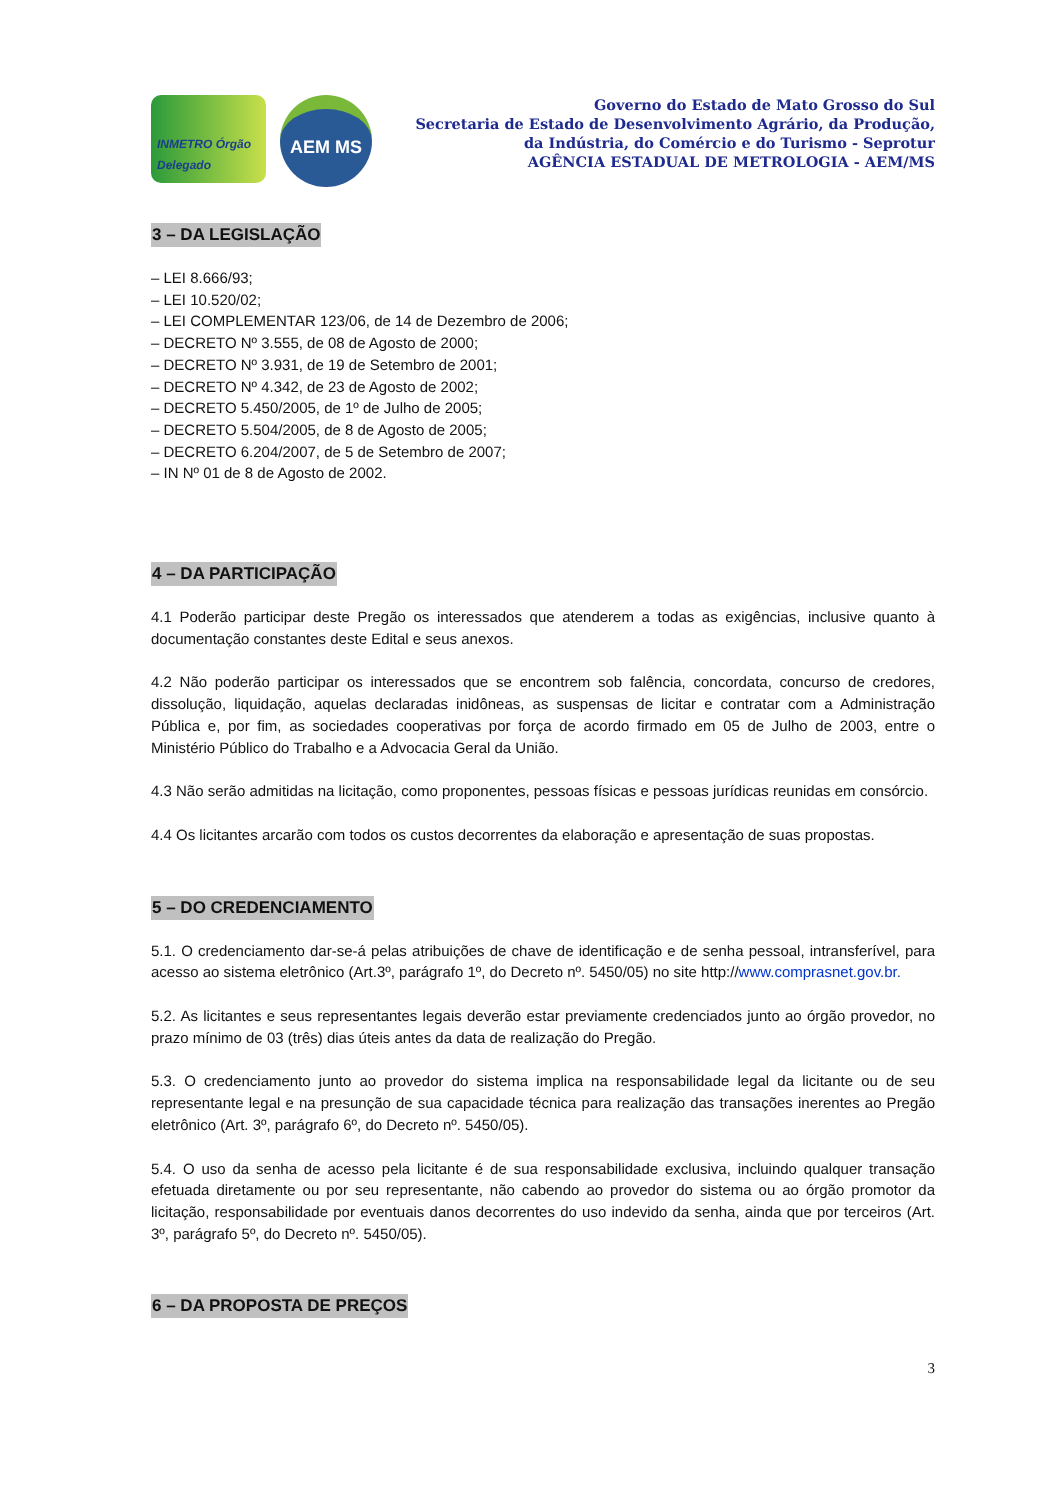INMETRO Órgão Delegado
AEM MS
Governo do Estado de Mato Grosso do Sul
Secretaria de Estado de Desenvolvimento Agrário, da Produção,
da Indústria, do Comércio e do Turismo - Seprotur
AGÊNCIA ESTADUAL DE METROLOGIA - AEM/MS
3 – DA LEGISLAÇÃO
– LEI 8.666/93;
– LEI 10.520/02;
– LEI COMPLEMENTAR 123/06, de 14 de Dezembro de 2006;
– DECRETO Nº 3.555, de 08 de Agosto de 2000;
– DECRETO Nº 3.931, de 19 de Setembro de 2001;
– DECRETO Nº 4.342, de 23 de Agosto de 2002;
– DECRETO 5.450/2005, de 1º de Julho de 2005;
– DECRETO 5.504/2005, de 8 de Agosto de 2005;
– DECRETO 6.204/2007, de 5 de Setembro de 2007;
– IN Nº 01 de 8 de Agosto de 2002.
4 – DA PARTICIPAÇÃO
4.1 Poderão participar deste Pregão os interessados que atenderem a todas as exigências, inclusive quanto à documentação constantes deste Edital e seus anexos.
4.2 Não poderão participar os interessados que se encontrem sob falência, concordata, concurso de credores, dissolução, liquidação, aquelas declaradas inidôneas, as suspensas de licitar e contratar com a Administração Pública e, por fim, as sociedades cooperativas por força de acordo firmado em 05 de Julho de 2003, entre o Ministério Público do Trabalho e a Advocacia Geral da União.
4.3 Não serão admitidas na licitação, como proponentes, pessoas físicas e pessoas jurídicas reunidas em consórcio.
4.4 Os licitantes arcarão com todos os custos decorrentes da elaboração e apresentação de suas propostas.
5 – DO CREDENCIAMENTO
5.1. O credenciamento dar-se-á pelas atribuições de chave de identificação e de senha pessoal, intransferível, para acesso ao sistema eletrônico (Art.3º, parágrafo 1º, do Decreto nº. 5450/05) no site http://www.comprasnet.gov.br.
5.2. As licitantes e seus representantes legais deverão estar previamente credenciados junto ao órgão provedor, no prazo mínimo de 03 (três) dias úteis antes da data de realização do Pregão.
5.3. O credenciamento junto ao provedor do sistema implica na responsabilidade legal da licitante ou de seu representante legal e na presunção de sua capacidade técnica para realização das transações inerentes ao Pregão eletrônico (Art. 3º, parágrafo 6º, do Decreto nº. 5450/05).
5.4. O uso da senha de acesso pela licitante é de sua responsabilidade exclusiva, incluindo qualquer transação efetuada diretamente ou por seu representante, não cabendo ao provedor do sistema ou ao órgão promotor da licitação, responsabilidade por eventuais danos decorrentes do uso indevido da senha, ainda que por terceiros (Art. 3º, parágrafo 5º, do Decreto nº. 5450/05).
6 – DA PROPOSTA DE PREÇOS
3